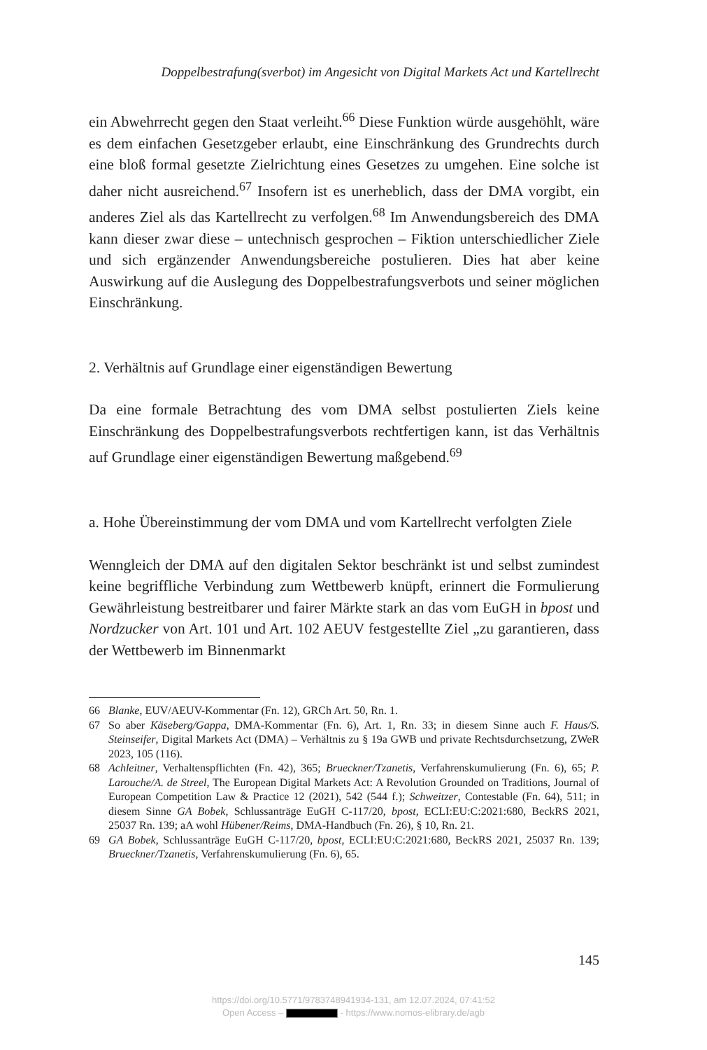Doppelbestrafung(sverbot) im Angesicht von Digital Markets Act und Kartellrecht
ein Abwehrrecht gegen den Staat verleiht.<sup>66</sup> Diese Funktion würde ausgehöhlt, wäre es dem einfachen Gesetzgeber erlaubt, eine Einschränkung des Grundrechts durch eine bloß formal gesetzte Zielrichtung eines Gesetzes zu umgehen. Eine solche ist daher nicht ausreichend.<sup>67</sup> Insofern ist es unerheblich, dass der DMA vorgibt, ein anderes Ziel als das Kartellrecht zu verfolgen.<sup>68</sup> Im Anwendungsbereich des DMA kann dieser zwar diese – untechnisch gesprochen – Fiktion unterschiedlicher Ziele und sich ergänzender Anwendungsbereiche postulieren. Dies hat aber keine Auswirkung auf die Auslegung des Doppelbestrafungsverbots und seiner möglichen Einschränkung.
2. Verhältnis auf Grundlage einer eigenständigen Bewertung
Da eine formale Betrachtung des vom DMA selbst postulierten Ziels keine Einschränkung des Doppelbestrafungsverbots rechtfertigen kann, ist das Verhältnis auf Grundlage einer eigenständigen Bewertung maßgebend.<sup>69</sup>
a. Hohe Übereinstimmung der vom DMA und vom Kartellrecht verfolgten Ziele
Wenngleich der DMA auf den digitalen Sektor beschränkt ist und selbst zumindest keine begriffliche Verbindung zum Wettbewerb knüpft, erinnert die Formulierung Gewährleistung bestreitbarer und fairer Märkte stark an das vom EuGH in bpost und Nordzucker von Art. 101 und Art. 102 AEUV festgestellte Ziel „zu garantieren, dass der Wettbewerb im Binnenmarkt
66 Blanke, EUV/AEUV-Kommentar (Fn. 12), GRCh Art. 50, Rn. 1.
67 So aber Käseberg/Gappa, DMA-Kommentar (Fn. 6), Art. 1, Rn. 33; in diesem Sinne auch F. Haus/S. Steinseifer, Digital Markets Act (DMA) – Verhältnis zu § 19a GWB und private Rechtsdurchsetzung, ZWeR 2023, 105 (116).
68 Achleitner, Verhaltenspflichten (Fn. 42), 365; Brueckner/Tzanetis, Verfahrenskumulierung (Fn. 6), 65; P. Larouche/A. de Streel, The European Digital Markets Act: A Revolution Grounded on Traditions, Journal of European Competition Law & Practice 12 (2021), 542 (544 f.); Schweitzer, Contestable (Fn. 64), 511; in diesem Sinne GA Bobek, Schlussanträge EuGH C-117/20, bpost, ECLI:EU:C:2021:680, BeckRS 2021, 25037 Rn. 139; aA wohl Hübener/Reims, DMA-Handbuch (Fn. 26), § 10, Rn. 21.
69 GA Bobek, Schlussanträge EuGH C-117/20, bpost, ECLI:EU:C:2021:680, BeckRS 2021, 25037 Rn. 139; Brueckner/Tzanetis, Verfahrenskumulierung (Fn. 6), 65.
145
https://doi.org/10.5771/9783748941934-131, am 12.07.2024, 07:41:52
Open Access – - https://www.nomos-elibrary.de/agb